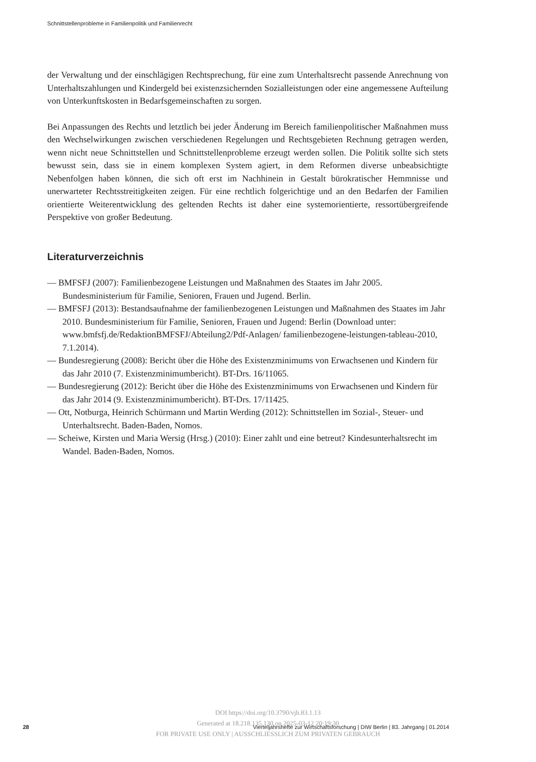Schnittstellenprobleme in Familienpolitik und Familienrecht
der Verwaltung und der einschlägigen Rechtsprechung, für eine zum Unterhaltsrecht passende Anrechnung von Unterhaltszahlungen und Kindergeld bei existenzsichernden Sozialleistungen oder eine angemessene Aufteilung von Unterkunftskosten in Bedarfsgemeinschaften zu sorgen.
Bei Anpassungen des Rechts und letztlich bei jeder Änderung im Bereich familienpolitischer Maßnahmen muss den Wechselwirkungen zwischen verschiedenen Regelungen und Rechtsgebieten Rechnung getragen werden, wenn nicht neue Schnittstellen und Schnittstellenprobleme erzeugt werden sollen. Die Politik sollte sich stets bewusst sein, dass sie in einem komplexen System agiert, in dem Reformen diverse unbeabsichtigte Nebenfolgen haben können, die sich oft erst im Nachhinein in Gestalt bürokratischer Hemmnisse und unerwarteter Rechtsstreitigkeiten zeigen. Für eine rechtlich folgerichtige und an den Bedarfen der Familien orientierte Weiterentwicklung des geltenden Rechts ist daher eine systemorientierte, ressortübergreifende Perspektive von großer Bedeutung.
Literaturverzeichnis
— BMFSFJ (2007): Familienbezogene Leistungen und Maßnahmen des Staates im Jahr 2005. Bundesministerium für Familie, Senioren, Frauen und Jugend. Berlin.
— BMFSFJ (2013): Bestandsaufnahme der familienbezogenen Leistungen und Maßnahmen des Staates im Jahr 2010. Bundesministerium für Familie, Senioren, Frauen und Jugend: Berlin (Download unter: www.bmfsfj.de/RedaktionBMFSFJ/Abteilung2/Pdf-Anlagen/ familienbezogene-leistungen-tableau-2010, 7.1.2014).
— Bundesregierung (2008): Bericht über die Höhe des Existenzminimums von Erwachsenen und Kindern für das Jahr 2010 (7. Existenzminimumbericht). BT-Drs. 16/11065.
— Bundesregierung (2012): Bericht über die Höhe des Existenzminimums von Erwachsenen und Kindern für das Jahr 2014 (9. Existenzminimumbericht). BT-Drs. 17/11425.
— Ott, Notburga, Heinrich Schürmann und Martin Werding (2012): Schnittstellen im Sozial-, Steuer- und Unterhaltsrecht. Baden-Baden, Nomos.
— Scheiwe, Kirsten und Maria Wersig (Hrsg.) (2010): Einer zahlt und eine betreut? Kindesunterhaltsrecht im Wandel. Baden-Baden, Nomos.
DOI https://doi.org/10.3790/vjh.83.1.13
Generated at 18.218.135.130 on 2025-03-12 20:19:30
FOR PRIVATE USE ONLY | AUSSCHLIESSLICH ZUM PRIVATEN GEBRAUCH
28 Vierteljahrshefte zur Wirtschaftsforschung | DIW Berlin | 83. Jahrgang | 01.2014